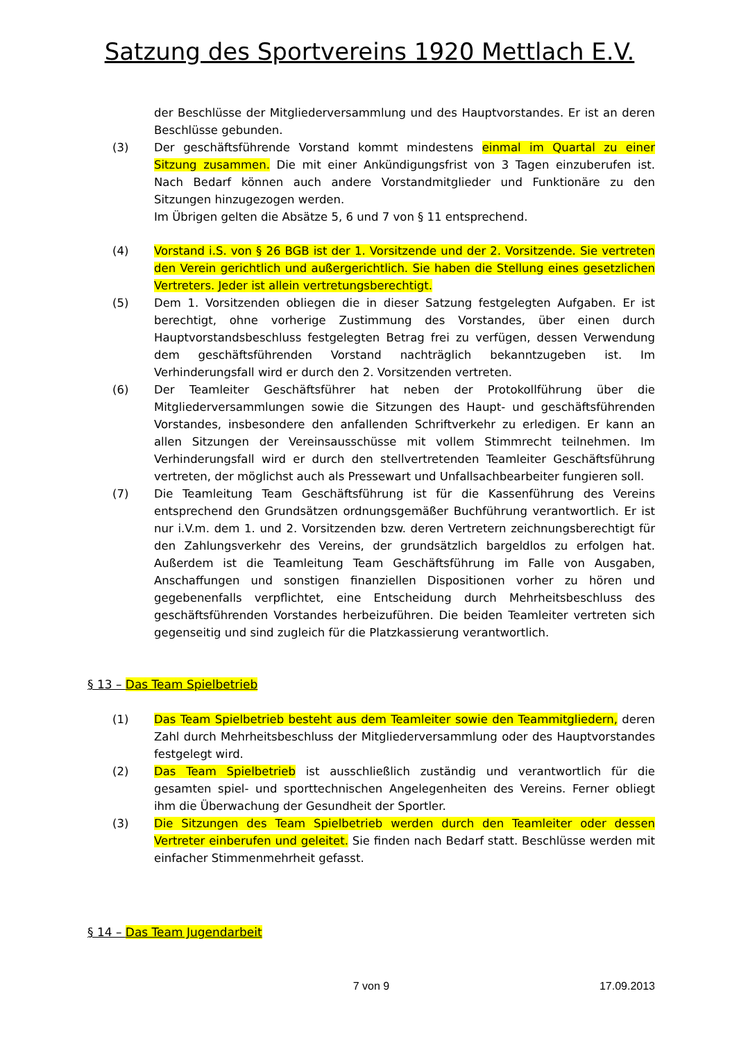Satzung des Sportvereins 1920 Mettlach E.V.
der Beschlüsse der Mitgliederversammlung und des Hauptvorstandes. Er ist an deren Beschlüsse gebunden.
(3) Der geschäftsführende Vorstand kommt mindestens einmal im Quartal zu einer Sitzung zusammen. Die mit einer Ankündigungsfrist von 3 Tagen einzuberufen ist. Nach Bedarf können auch andere Vorstandmitglieder und Funktionäre zu den Sitzungen hinzugezogen werden.
Im Übrigen gelten die Absätze 5, 6 und 7 von § 11 entsprechend.
(4) Vorstand i.S. von § 26 BGB ist der 1. Vorsitzende und der 2. Vorsitzende. Sie vertreten den Verein gerichtlich und außergerichtlich. Sie haben die Stellung eines gesetzlichen Vertreters. Jeder ist allein vertretungsberechtigt.
(5) Dem 1. Vorsitzenden obliegen die in dieser Satzung festgelegten Aufgaben. Er ist berechtigt, ohne vorherige Zustimmung des Vorstandes, über einen durch Hauptvorstandsbeschluss festgelegten Betrag frei zu verfügen, dessen Verwendung dem geschäftsführenden Vorstand nachträglich bekanntzugeben ist. Im Verhinderungsfall wird er durch den 2. Vorsitzenden vertreten.
(6) Der Teamleiter Geschäftsführer hat neben der Protokollführung über die Mitgliederversammlungen sowie die Sitzungen des Haupt- und geschäftsführenden Vorstandes, insbesondere den anfallenden Schriftverkehr zu erledigen. Er kann an allen Sitzungen der Vereinsausschüsse mit vollem Stimmrecht teilnehmen. Im Verhinderungsfall wird er durch den stellvertretenden Teamleiter Geschäftsführung vertreten, der möglichst auch als Pressewart und Unfallsachbearbeiter fungieren soll.
(7) Die Teamleitung Team Geschäftsführung ist für die Kassenführung des Vereins entsprechend den Grundsätzen ordnungsgemäßer Buchführung verantwortlich. Er ist nur i.V.m. dem 1. und 2. Vorsitzenden bzw. deren Vertretern zeichnungsberechtigt für den Zahlungsverkehr des Vereins, der grundsätzlich bargeldlos zu erfolgen hat. Außerdem ist die Teamleitung Team Geschäftsführung im Falle von Ausgaben, Anschaffungen und sonstigen finanziellen Dispositionen vorher zu hören und gegebenenfalls verpflichtet, eine Entscheidung durch Mehrheitsbeschluss des geschäftsführenden Vorstandes herbeizuführen. Die beiden Teamleiter vertreten sich gegenseitig und sind zugleich für die Platzkassierung verantwortlich.
§ 13 – Das Team Spielbetrieb
(1) Das Team Spielbetrieb besteht aus dem Teamleiter sowie den Teammitgliedern, deren Zahl durch Mehrheitsbeschluss der Mitgliederversammlung oder des Hauptvorstandes festgelegt wird.
(2) Das Team Spielbetrieb ist ausschließlich zuständig und verantwortlich für die gesamten spiel- und sporttechnischen Angelegenheiten des Vereins. Ferner obliegt ihm die Überwachung der Gesundheit der Sportler.
(3) Die Sitzungen des Team Spielbetrieb werden durch den Teamleiter oder dessen Vertreter einberufen und geleitet. Sie finden nach Bedarf statt. Beschlüsse werden mit einfacher Stimmenmehrheit gefasst.
§ 14 – Das Team Jugendarbeit
7 von 9 17.09.2013